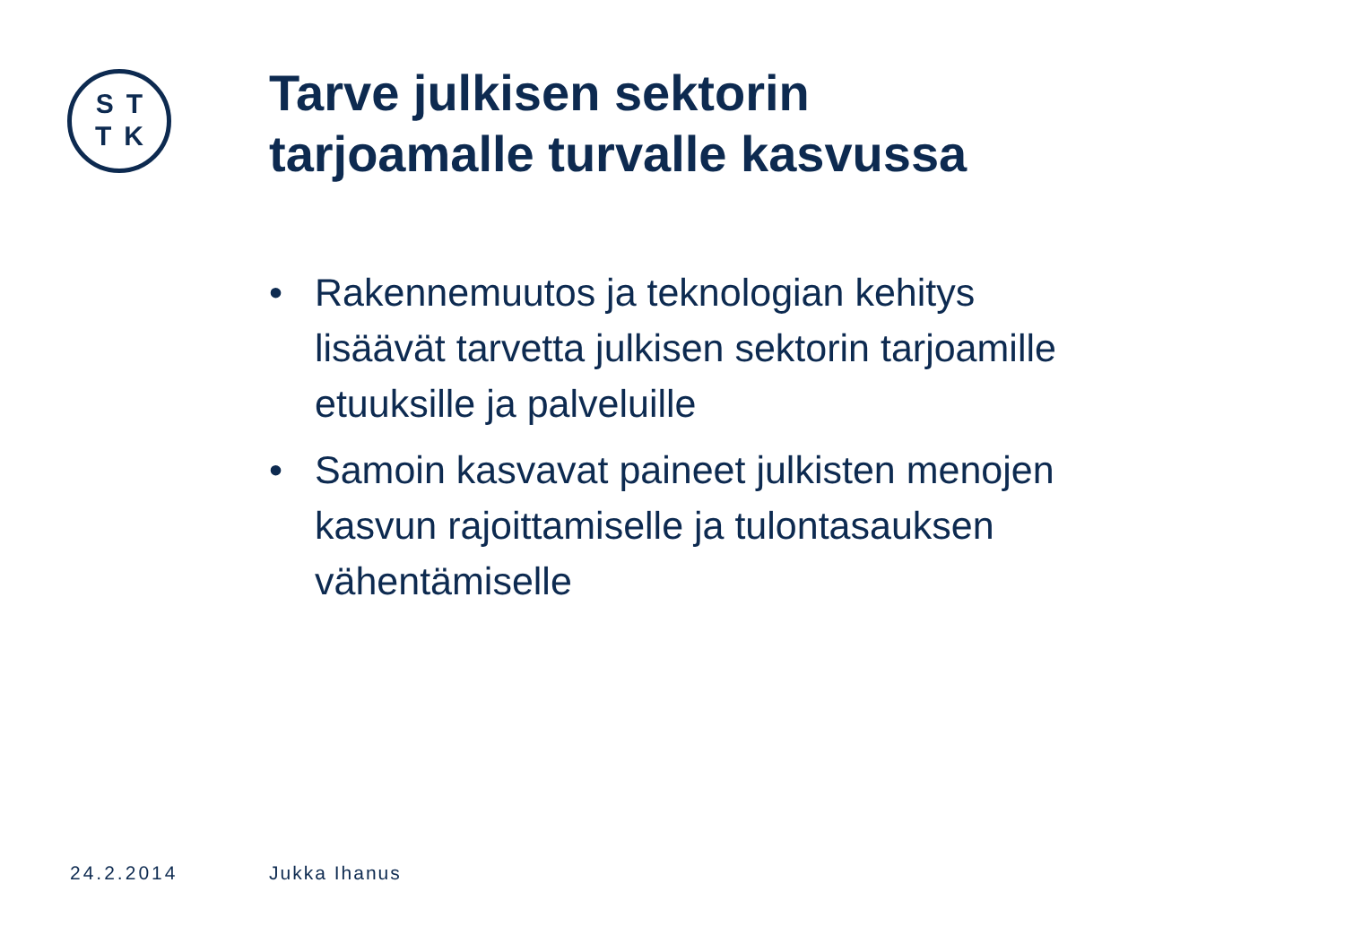ST
TK
Tarve julkisen sektorin
tarjoamalle turvalle kasvussa
• Rakennemuutos ja teknologian kehitys lisäävät tarvetta julkisen sektorin tarjoamille etuuksille ja palveluille
• Samoin kasvavat paineet julkisten menojen kasvun rajoittamiselle ja tulontasauksen vähentämiselle
24.2.2014 Jukka Ihanus